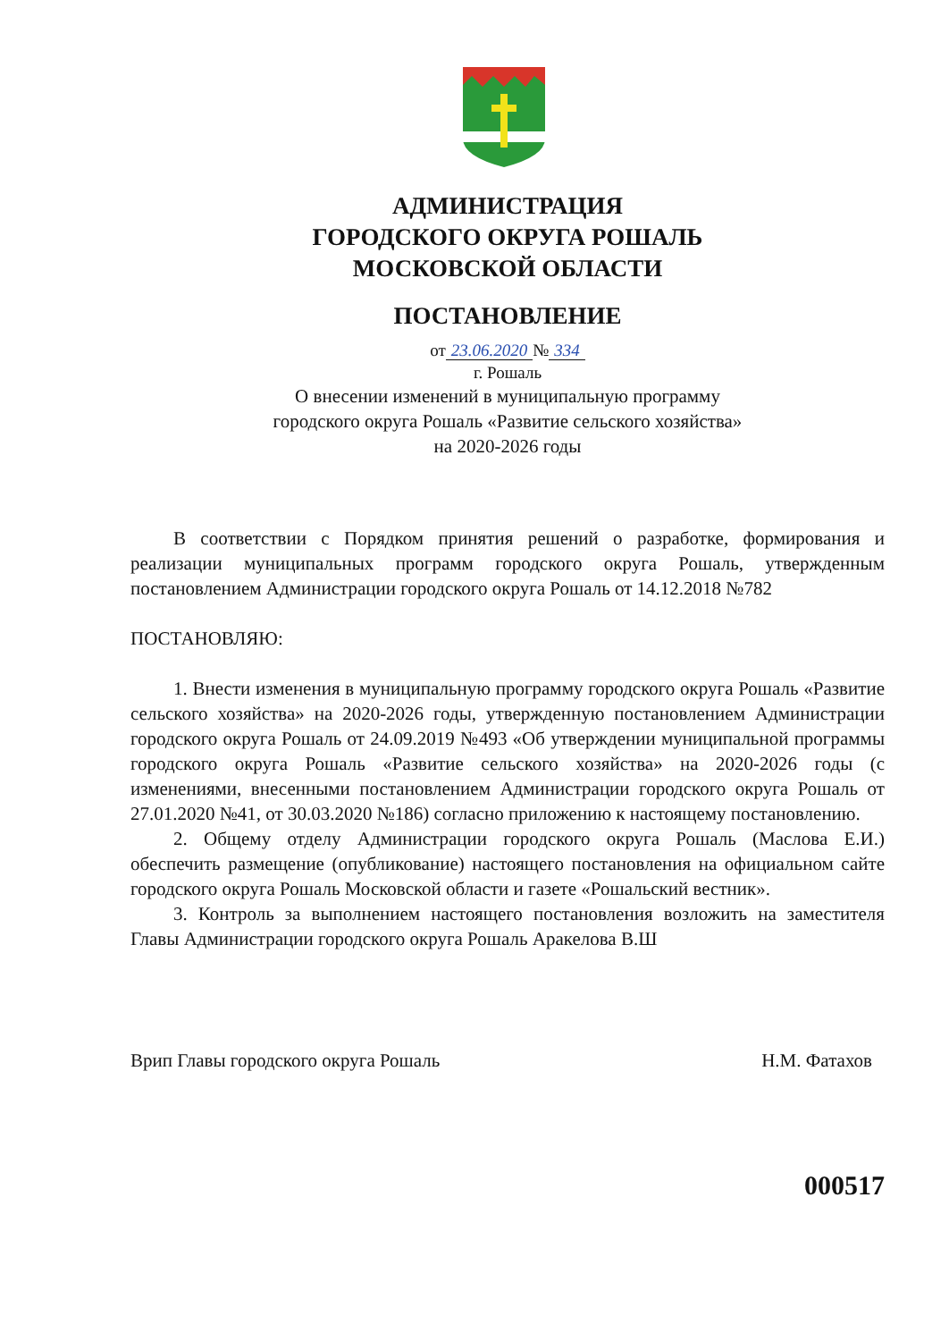АДМИНИСТРАЦИЯ
ГОРОДСКОГО ОКРУГА РОШАЛЬ
МОСКОВСКОЙ ОБЛАСТИ
ПОСТАНОВЛЕНИЕ
от 23.06.2020 № 334
г. Рошаль
О внесении изменений в муниципальную программу
городского округа Рошаль «Развитие сельского хозяйства»
на 2020-2026 годы
В соответствии с Порядком принятия решений о разработке, формирования и реализации муниципальных программ городского округа Рошаль, утвержденным постановлением Администрации городского округа Рошаль от 14.12.2018 №782
ПОСТАНОВЛЯЮ:
1. Внести изменения в муниципальную программу городского округа Рошаль «Развитие сельского хозяйства» на 2020-2026 годы, утвержденную постановлением Администрации городского округа Рошаль от 24.09.2019 №493 «Об утверждении муниципальной программы городского округа Рошаль «Развитие сельского хозяйства» на 2020-2026 годы (с изменениями, внесенными постановлением Администрации городского округа Рошаль от 27.01.2020 №41, от 30.03.2020 №186) согласно приложению к настоящему постановлению.
2. Общему отделу Администрации городского округа Рошаль (Маслова Е.И.) обеспечить размещение (опубликование) настоящего постановления на официальном сайте городского округа Рошаль Московской области и газете «Рошальский вестник».
3. Контроль за выполнением настоящего постановления возложить на заместителя Главы Администрации городского округа Рошаль Аракелова В.Ш
Врип Главы городского округа Рошаль Н.М. Фатахов
000517